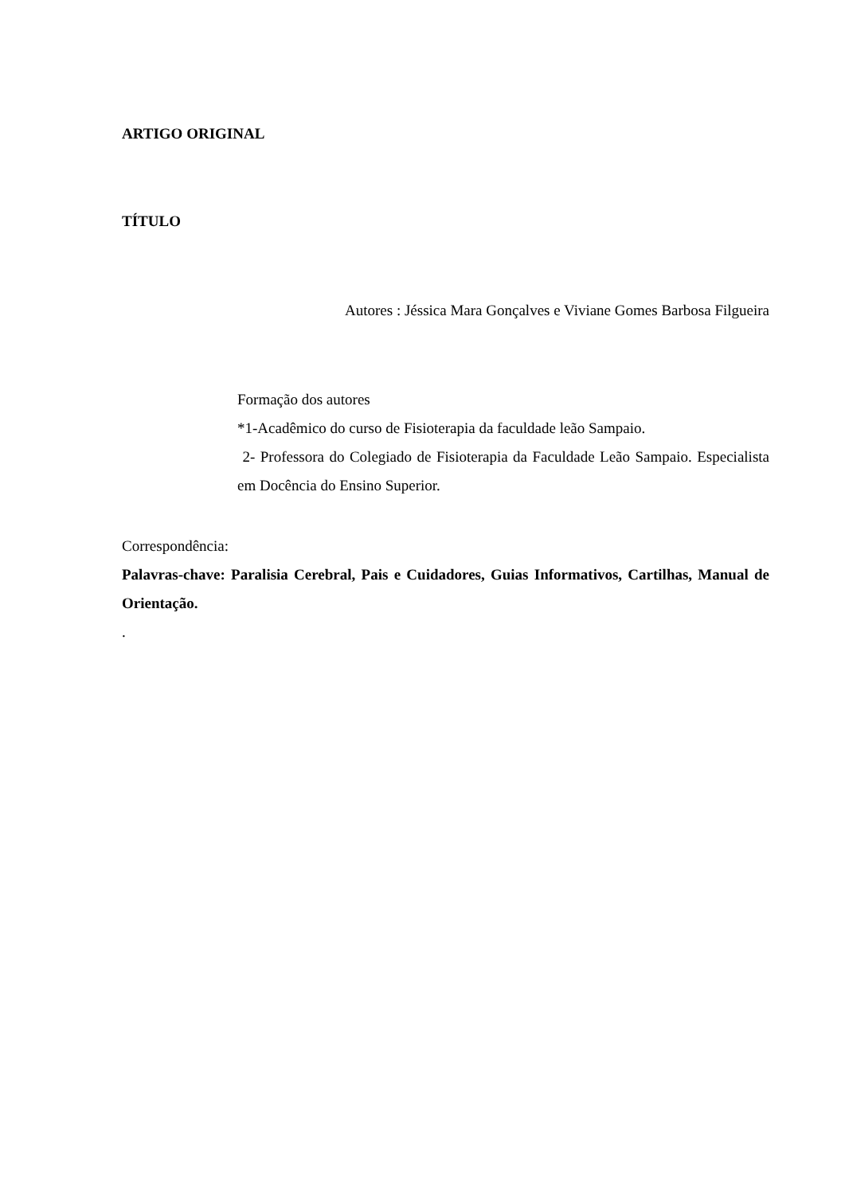ARTIGO ORIGINAL
TÍTULO
Autores : Jéssica Mara Gonçalves e Viviane Gomes Barbosa Filgueira
Formação dos autores
*1-Acadêmico do curso de Fisioterapia da faculdade leão Sampaio.
2- Professora do Colegiado de Fisioterapia da Faculdade Leão Sampaio. Especialista em Docência do Ensino Superior.
Correspondência:
Palavras-chave: Paralisia Cerebral, Pais e Cuidadores, Guias Informativos, Cartilhas, Manual de Orientação.
.